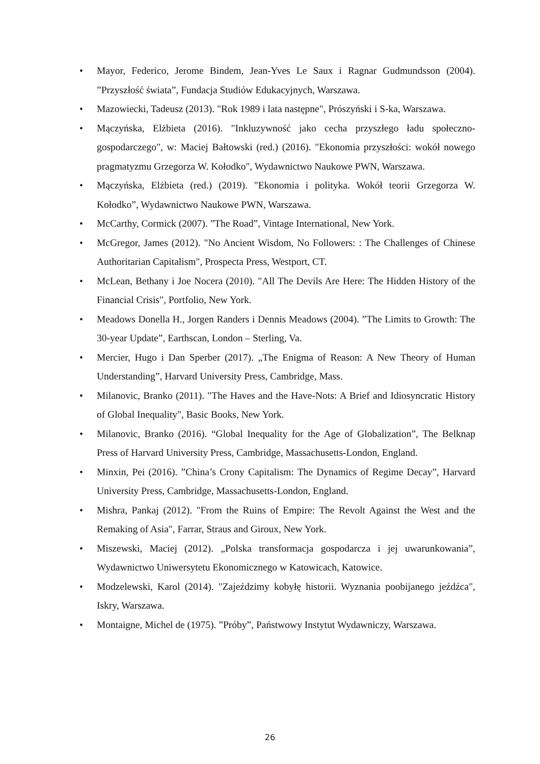• Mayor, Federico, Jerome Bindem, Jean-Yves Le Saux i Ragnar Gudmundsson (2004). ”Przyszłość świata”, Fundacja Studiów Edukacyjnych, Warszawa.
• Mazowiecki, Tadeusz (2013). "Rok 1989 i lata następne", Prószyński i S-ka, Warszawa.
• Mączyńska, Elżbieta (2016). "Inkluzywność jako cecha przyszłego ładu społeczno-gospodarczego", w: Maciej Bałtowski (red.) (2016). "Ekonomia przyszłości: wokół nowego pragmatyzmu Grzegorza W. Kołodko", Wydawnictwo Naukowe PWN, Warszawa.
• Mączyńska, Elżbieta (red.) (2019). "Ekonomia i polityka. Wokół teorii Grzegorza W. Kołodko”, Wydawnictwo Naukowe PWN, Warszawa.
• McCarthy, Cormick (2007). ”The Road”, Vintage International, New York.
• McGregor, James (2012). "No Ancient Wisdom, No Followers: : The Challenges of Chinese Authoritarian Capitalism", Prospecta Press, Westport, CT.
• McLean, Bethany i Joe Nocera (2010). "All The Devils Are Here: The Hidden History of the Financial Crisis", Portfolio, New York.
• Meadows Donella H., Jorgen Randers i Dennis Meadows (2004). ”The Limits to Growth: The 30-year Update”, Earthscan, London – Sterling, Va.
• Mercier, Hugo i Dan Sperber (2017). „The Enigma of Reason: A New Theory of Human Understanding”, Harvard University Press, Cambridge, Mass.
• Milanovic, Branko (2011). "The Haves and the Have-Nots: A Brief and Idiosyncratic History of Global Inequality", Basic Books, New York.
• Milanovic, Branko (2016). “Global Inequality for the Age of Globalization”, The Belknap Press of Harvard University Press, Cambridge, Massachusetts-London, England.
• Minxin, Pei (2016). ”China’s Crony Capitalism: The Dynamics of Regime Decay”, Harvard University Press, Cambridge, Massachusetts-London, England.
• Mishra, Pankaj (2012). "From the Ruins of Empire: The Revolt Against the West and the Remaking of Asia", Farrar, Straus and Giroux, New York.
• Miszewski, Maciej (2012). „Polska transformacja gospodarcza i jej uwarunkowania”, Wydawnictwo Uniwersytetu Ekonomicznego w Katowicach, Katowice.
• Modzelewski, Karol (2014). "Zajeździmy kobyłę historii. Wyznania poobijanego jeźdźca", Iskry, Warszawa.
• Montaigne, Michel de (1975). ”Próby”, Państwowy Instytut Wydawniczy, Warszawa.
26